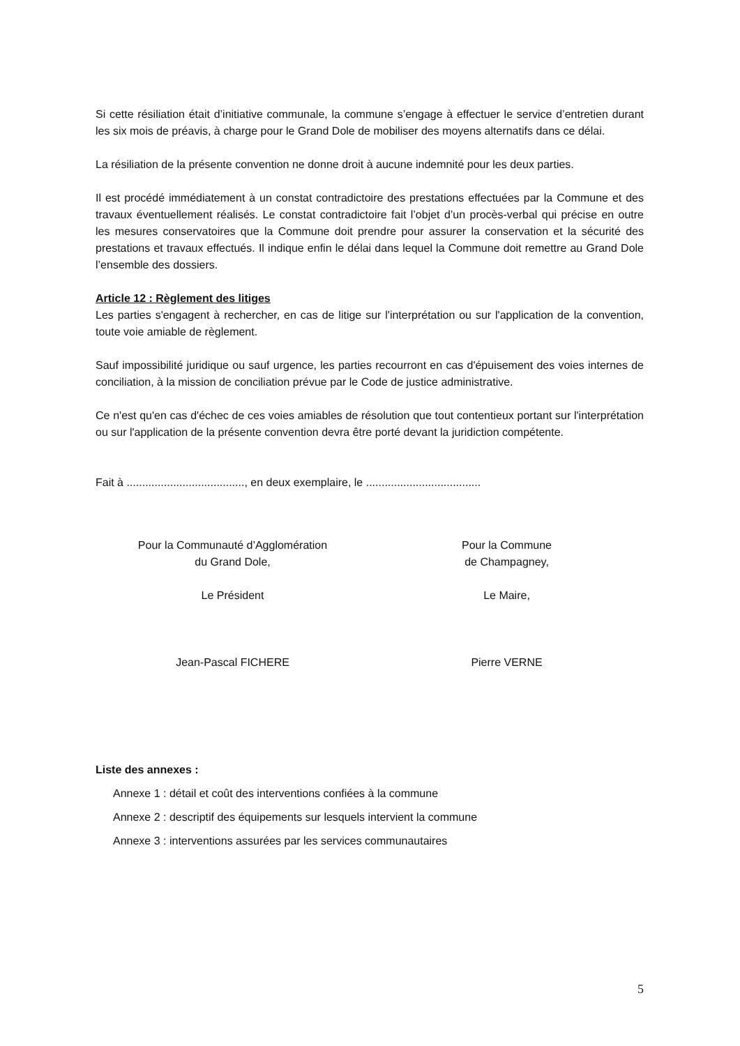Si cette résiliation était d’initiative communale, la commune s’engage à effectuer le service d’entretien durant les six mois de préavis, à charge pour le Grand Dole de mobiliser des moyens alternatifs dans ce délai.
La résiliation de la présente convention ne donne droit à aucune indemnité pour les deux parties.
Il est procédé immédiatement à un constat contradictoire des prestations effectuées par la Commune et des travaux éventuellement réalisés. Le constat contradictoire fait l’objet d’un procès-verbal qui précise en outre les mesures conservatoires que la Commune doit prendre pour assurer la conservation et la sécurité des prestations et travaux effectués. Il indique enfin le délai dans lequel la Commune doit remettre au Grand Dole l’ensemble des dossiers.
Article 12 : Règlement des litiges
Les parties s'engagent à rechercher, en cas de litige sur l'interprétation ou sur l'application de la convention, toute voie amiable de règlement.
Sauf impossibilité juridique ou sauf urgence, les parties recourront en cas d'épuisement des voies internes de conciliation, à la mission de conciliation prévue par le Code de justice administrative.
Ce n'est qu'en cas d'échec de ces voies amiables de résolution que tout contentieux portant sur l'interprétation ou sur l'application de la présente convention devra être porté devant la juridiction compétente.
Fait à ......................................, en deux exemplaire, le .....................................
Pour la Communauté d’Agglomération
du Grand Dole,
Le Président
Jean-Pascal FICHERE
Pour la Commune
de Champagney,
Le Maire,
Pierre VERNE
Liste des annexes :
Annexe 1 : détail et coût des interventions confiées à la commune
Annexe 2 : descriptif des équipements sur lesquels intervient la commune
Annexe 3 : interventions assurées par les services communautaires
5